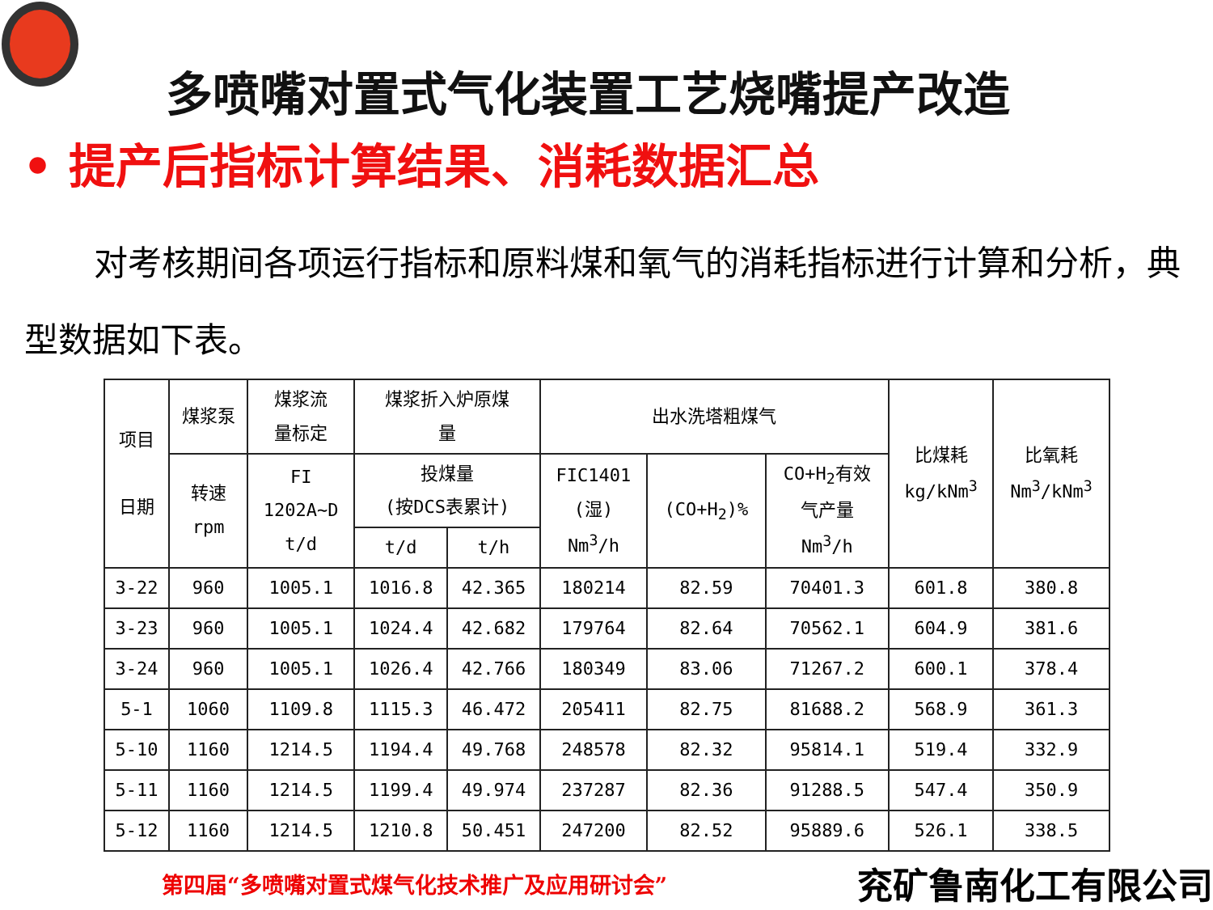多喷嘴对置式气化装置工艺烧嘴提产改造
• 提产后指标计算结果、消耗数据汇总
对考核期间各项运行指标和原料煤和氧气的消耗指标进行计算和分析，典型数据如下表。
| 项目 日期 | 煤浆泵 | 煤浆流 量标定 | 煤浆折入炉原煤 量 | | 出水洗塔粗煤气 | | | 比煤耗 kg/kNm<sup>3</sup> | 比氧耗 Nm<sup>3</sup>/kNm<sup>3</sup> |
| --- | --- | --- | --- | --- | --- | --- | --- | --- | --- |
| | 转速 rpm | FI 1202A~D t/d | 投煤量 (按DCS表累计) | | FIC1401 (湿) Nm<sup>3</sup>/h | (CO+H<sub>2</sub>)% | CO+H<sub>2</sub>有效 气产量 Nm<sup>3</sup>/h | | |
| | | | t/d | t/h | | | | | |
| 3-22 | 960 | 1005.1 | 1016.8 | 42.365 | 180214 | 82.59 | 70401.3 | 601.8 | 380.8 |
| 3-23 | 960 | 1005.1 | 1024.4 | 42.682 | 179764 | 82.64 | 70562.1 | 604.9 | 381.6 |
| 3-24 | 960 | 1005.1 | 1026.4 | 42.766 | 180349 | 83.06 | 71267.2 | 600.1 | 378.4 |
| 5-1 | 1060 | 1109.8 | 1115.3 | 46.472 | 205411 | 82.75 | 81688.2 | 568.9 | 361.3 |
| 5-10 | 1160 | 1214.5 | 1194.4 | 49.768 | 248578 | 82.32 | 95814.1 | 519.4 | 332.9 |
| 5-11 | 1160 | 1214.5 | 1199.4 | 49.974 | 237287 | 82.36 | 91288.5 | 547.4 | 350.9 |
| 5-12 | 1160 | 1214.5 | 1210.8 | 50.451 | 247200 | 82.52 | 95889.6 | 526.1 | 338.5 |
第四届“多喷嘴对置式煤气化技术推广及应用研讨会” 兖矿鲁南化工有限公司